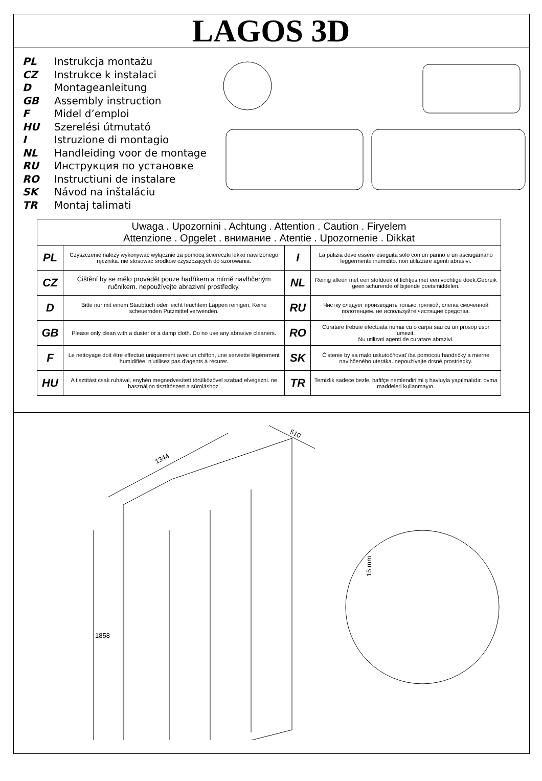LAGOS 3D
PL Instrukcja montażu
CZ Instrukce k instalaci
D Montageanleitung
GB Assembly instruction
F Midel d’emploi
HU Szerelési útmutató
I Istruzione di montagio
NL Handleiding voor de montage
RU Инструкция по установке
RO Instructiuni de instalare
SK Návod na inštaláciu
TR Montaj talimati
| Uwaga . Upozornini . Achtung . Attention . Caution . Firyelem Attenzione . Opgelet . внимание . Atentie . Upozornenie . Dikkat | | | |
| --- | --- | --- | --- |
| PL | Czyszczenie należy wykonywać wyłącznie za pomocą ściereczki lekko nawilżonego ręcznika. nie stosować środków czyszczących do szorowania. | I | La pulizia deve essere eseguita solo con un panno e un asciugamano leggermente inumidito. non utilizzare agenti abrasivi. |
| CZ | Čištění by se mělo provádět pouze hadříkem a mírně navlhčeným ručníkem. nepoužívejte abrazivní prostředky. | NL | Reinig alleen met een stofdoek of lichtjes met een vochtige doek.Gebruik geen schurende of bijtende poetsmiddelen. |
| D | Bitte nur mit einem Staubtuch oder leicht feuchtem Lappen reinigen. Keine scheuernden Putzmittel verwenden. | RU | Чистку следует производить только тряпкой, слегка смоченной полотенцем. не используйте чистящие средства. |
| GB | Please only clean with a duster or a damp cloth. Do no use any abrasive cleaners. | RO | Curatare trebuie efectuata numai cu o carpa sau cu un prosop usor umezit. Nu utilizati agenti de curatare abrazivi. |
| F | Le nettoyage doit être effectué uniquement avec un chiffon, une serviette légèrement humidifiée. n'utilisez pas d'agents à récurer. | SK | Čistenie by sa malo uskutočňovať iba pomocou handričky a mierne navlhčeného uteráka. nepoužívajte drsné prostriedky. |
| HU | A tisztítást csak ruhával, enyhén megnedvesített törülközővel szabad elvégezni. ne használjon tisztítószert a súroláshoz. | TR | Temizlik sadece bezle, hafifçe nemlendirilmi ş havluyla yapılmalıdır. ovma maddeleri kullanmayın. |
1344
510
1858
15 mm